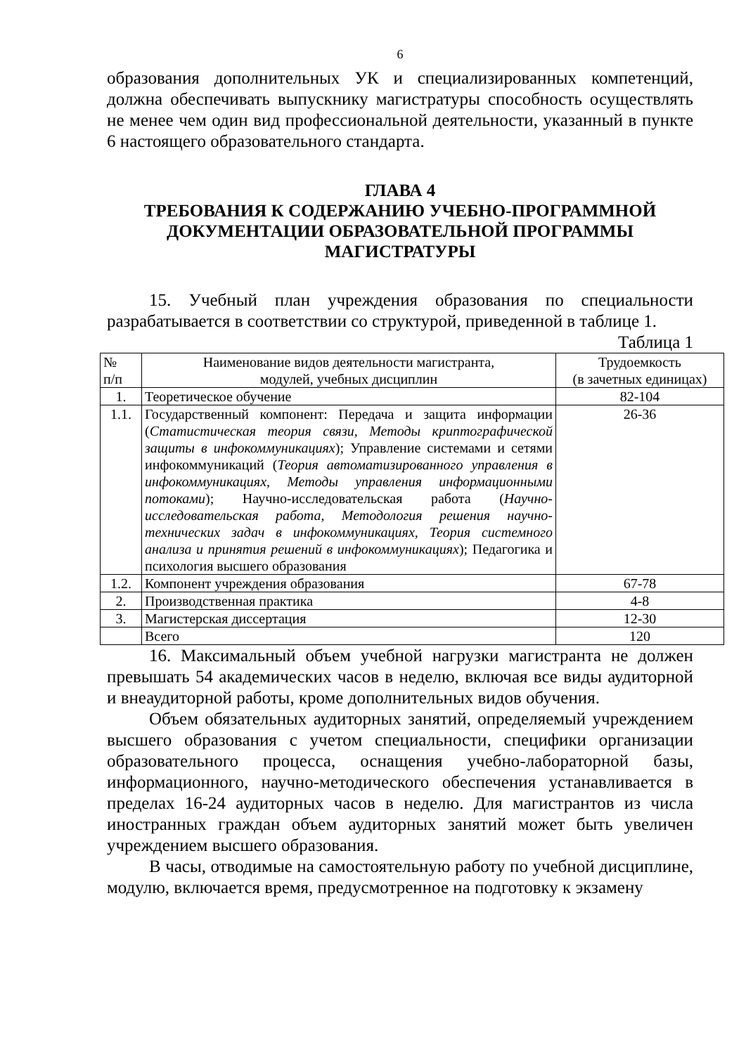6
образования дополнительных УК и специализированных компетенций, должна обеспечивать выпускнику магистратуры способность осуществлять не менее чем один вид профессиональной деятельности, указанный в пункте 6 настоящего образовательного стандарта.
ГЛАВА 4
ТРЕБОВАНИЯ К СОДЕРЖАНИЮ УЧЕБНО-ПРОГРАММНОЙ ДОКУМЕНТАЦИИ ОБРАЗОВАТЕЛЬНОЙ ПРОГРАММЫ МАГИСТРАТУРЫ
15. Учебный план учреждения образования по специальности разрабатывается в соответствии со структурой, приведенной в таблице 1.
Таблица 1
| № п/п | Наименование видов деятельности магистранта, модулей, учебных дисциплин | Трудоемкость (в зачетных единицах) |
| --- | --- | --- |
| 1. | Теоретическое обучение | 82-104 |
| 1.1. | Государственный компонент: Передача и защита информации ( Статистическая теория связи, Методы криптографической защиты в инфокоммуникациях ); Управление системами и сетями инфокоммуникаций ( Теория автоматизированного управления в инфокоммуникациях, Методы управления информационными потоками ); Научно-исследовательская работа ( Научно-исследовательская работа, Методология решения научно-технических задач в инфокоммуникациях, Теория системного анализа и принятия решений в инфокоммуникациях ); Педагогика и психология высшего образования | 26-36 |
| 1.2. | Компонент учреждения образования | 67-78 |
| 2. | Производственная практика | 4-8 |
| 3. | Магистерская диссертация | 12-30 |
| | Всего | 120 |
16. Максимальный объем учебной нагрузки магистранта не должен превышать 54 академических часов в неделю, включая все виды аудиторной и внеаудиторной работы, кроме дополнительных видов обучения.
Объем обязательных аудиторных занятий, определяемый учреждением высшего образования с учетом специальности, специфики организации образовательного процесса, оснащения учебно-лабораторной базы, информационного, научно-методического обеспечения устанавливается в пределах 16-24 аудиторных часов в неделю. Для магистрантов из числа иностранных граждан объем аудиторных занятий может быть увеличен учреждением высшего образования.
В часы, отводимые на самостоятельную работу по учебной дисциплине, модулю, включается время, предусмотренное на подготовку к экзамену